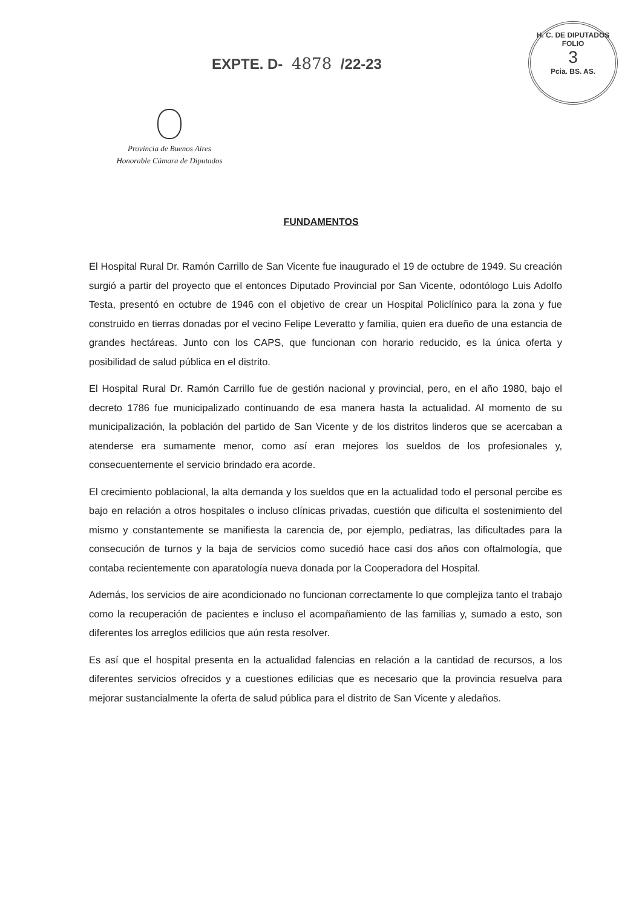EXPTE. D- 4878 /22-23
H. C. DE DIPUTADOS
FOLIO
3
Pcia. BS. AS.
Provincia de Buenos Aires
Honorable Cámara de Diputados
FUNDAMENTOS
El Hospital Rural Dr. Ramón Carrillo de San Vicente fue inaugurado el 19 de octubre de 1949. Su creación surgió a partir del proyecto que el entonces Diputado Provincial por San Vicente, odontólogo Luis Adolfo Testa, presentó en octubre de 1946 con el objetivo de crear un Hospital Policlínico para la zona y fue construido en tierras donadas por el vecino Felipe Leveratto y familia, quien era dueño de una estancia de grandes hectáreas. Junto con los CAPS, que funcionan con horario reducido, es la única oferta y posibilidad de salud pública en el distrito.
El Hospital Rural Dr. Ramón Carrillo fue de gestión nacional y provincial, pero, en el año 1980, bajo el decreto 1786 fue municipalizado continuando de esa manera hasta la actualidad. Al momento de su municipalización, la población del partido de San Vicente y de los distritos linderos que se acercaban a atenderse era sumamente menor, como así eran mejores los sueldos de los profesionales y, consecuentemente el servicio brindado era acorde.
El crecimiento poblacional, la alta demanda y los sueldos que en la actualidad todo el personal percibe es bajo en relación a otros hospitales o incluso clínicas privadas, cuestión que dificulta el sostenimiento del mismo y constantemente se manifiesta la carencia de, por ejemplo, pediatras, las dificultades para la consecución de turnos y la baja de servicios como sucedió hace casi dos años con oftalmología, que contaba recientemente con aparatología nueva donada por la Cooperadora del Hospital.
Además, los servicios de aire acondicionado no funcionan correctamente lo que complejiza tanto el trabajo como la recuperación de pacientes e incluso el acompañamiento de las familias y, sumado a esto, son diferentes los arreglos edilicios que aún resta resolver.
Es así que el hospital presenta en la actualidad falencias en relación a la cantidad de recursos, a los diferentes servicios ofrecidos y a cuestiones edilicias que es necesario que la provincia resuelva para mejorar sustancialmente la oferta de salud pública para el distrito de San Vicente y aledaños.